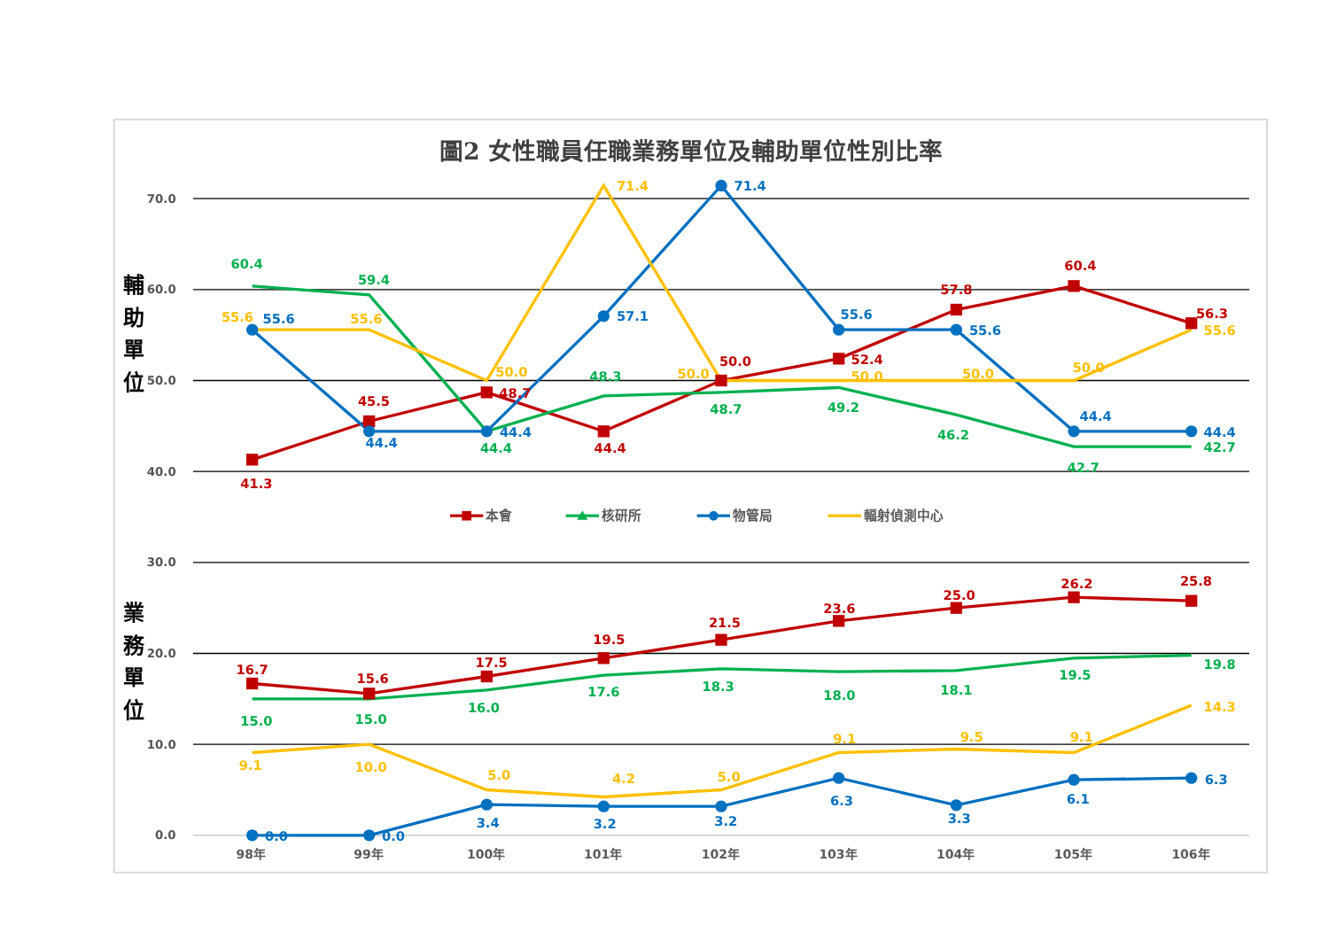圖2 女性職員任職業務單位及輔助單位性別比率
70.0
60.0
50.0
40.0
30.0
20.0
10.0
0.0
輔
助
單
位
業
務
單
位
60.4
55.6
55.6
41.3
59.4
55.6
45.5
44.4
50.0
48.7
44.4
44.4
71.4
57.1
48.3
44.4
71.4
50.0
50.0
48.7
55.6
52.4
50.0
49.2
57.8
55.6
50.0
46.2
60.4
50.0
44.4
42.7
56.3
55.6
44.4
42.7
本會
核研所
物管局
輻射偵測中心
16.7
15.0
9.1
0.0
15.6
15.0
10.0
0.0
17.5
16.0
5.0
3.4
19.5
17.6
4.2
3.2
21.5
18.3
5.0
3.2
23.6
18.0
9.1
6.3
25.0
18.1
9.5
3.3
26.2
19.5
9.1
6.1
25.8
19.8
14.3
6.3
98年
99年
100年
101年
102年
103年
104年
105年
106年